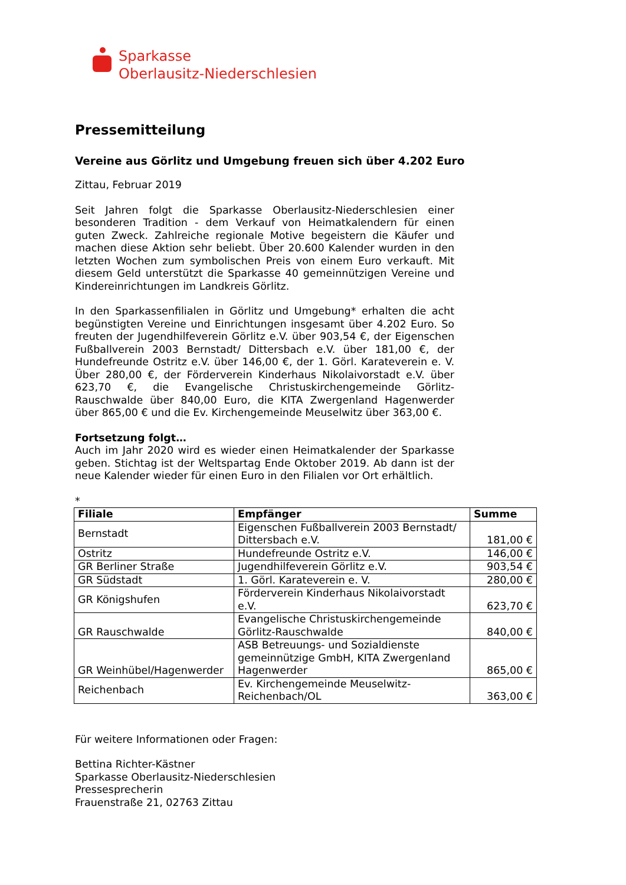Sparkasse
Oberlausitz-Niederschlesien
Pressemitteilung
Vereine aus Görlitz und Umgebung freuen sich über 4.202 Euro
Zittau, Februar 2019
Seit Jahren folgt die Sparkasse Oberlausitz-Niederschlesien einer besonderen Tradition - dem Verkauf von Heimatkalendern für einen guten Zweck. Zahlreiche regionale Motive begeistern die Käufer und machen diese Aktion sehr beliebt. Über 20.600 Kalender wurden in den letzten Wochen zum symbolischen Preis von einem Euro verkauft. Mit diesem Geld unterstützt die Sparkasse 40 gemeinnützigen Vereine und Kindereinrichtungen im Landkreis Görlitz.
In den Sparkassenfilialen in Görlitz und Umgebung* erhalten die acht begünstigten Vereine und Einrichtungen insgesamt über 4.202 Euro. So freuten der Jugendhilfeverein Görlitz e.V. über 903,54 €, der Eigenschen Fußballverein 2003 Bernstadt/ Dittersbach e.V. über 181,00 €, der Hundefreunde Ostritz e.V. über 146,00 €, der 1. Görl. Karateverein e. V. Über 280,00 €, der Förderverein Kinderhaus Nikolaivorstadt e.V. über 623,70 €, die Evangelische Christuskirchengemeinde Görlitz-Rauschwalde über 840,00 Euro, die KITA Zwergenland Hagenwerder über 865,00 € und die Ev. Kirchengemeinde Meuselwitz über 363,00 €.
Fortsetzung folgt…
Auch im Jahr 2020 wird es wieder einen Heimatkalender der Sparkasse geben. Stichtag ist der Weltspartag Ende Oktober 2019. Ab dann ist der neue Kalender wieder für einen Euro in den Filialen vor Ort erhältlich.
*
| Filiale | Empfänger | Summe |
| --- | --- | --- |
| Bernstadt | Eigenschen Fußballverein 2003 Bernstadt/ Dittersbach e.V. | 181,00 € |
| Ostritz | Hundefreunde Ostritz e.V. | 146,00 € |
| GR Berliner Straße | Jugendhilfeverein Görlitz e.V. | 903,54 € |
| GR Südstadt | 1. Görl. Karateverein e. V. | 280,00 € |
| GR Königshufen | Förderverein Kinderhaus Nikolaivorstadt e.V. | 623,70 € |
| GR Rauschwalde | Evangelische Christuskirchengemeinde Görlitz-Rauschwalde | 840,00 € |
| GR Weinhübel/Hagenwerder | ASB Betreuungs- und Sozialdienste gemeinnützige GmbH, KITA Zwergenland Hagenwerder | 865,00 € |
| Reichenbach | Ev. Kirchengemeinde Meuselwitz-Reichenbach/OL | 363,00 € |
Für weitere Informationen oder Fragen:
Bettina Richter-Kästner
Sparkasse Oberlausitz-Niederschlesien
Pressesprecherin
Frauenstraße 21, 02763 Zittau